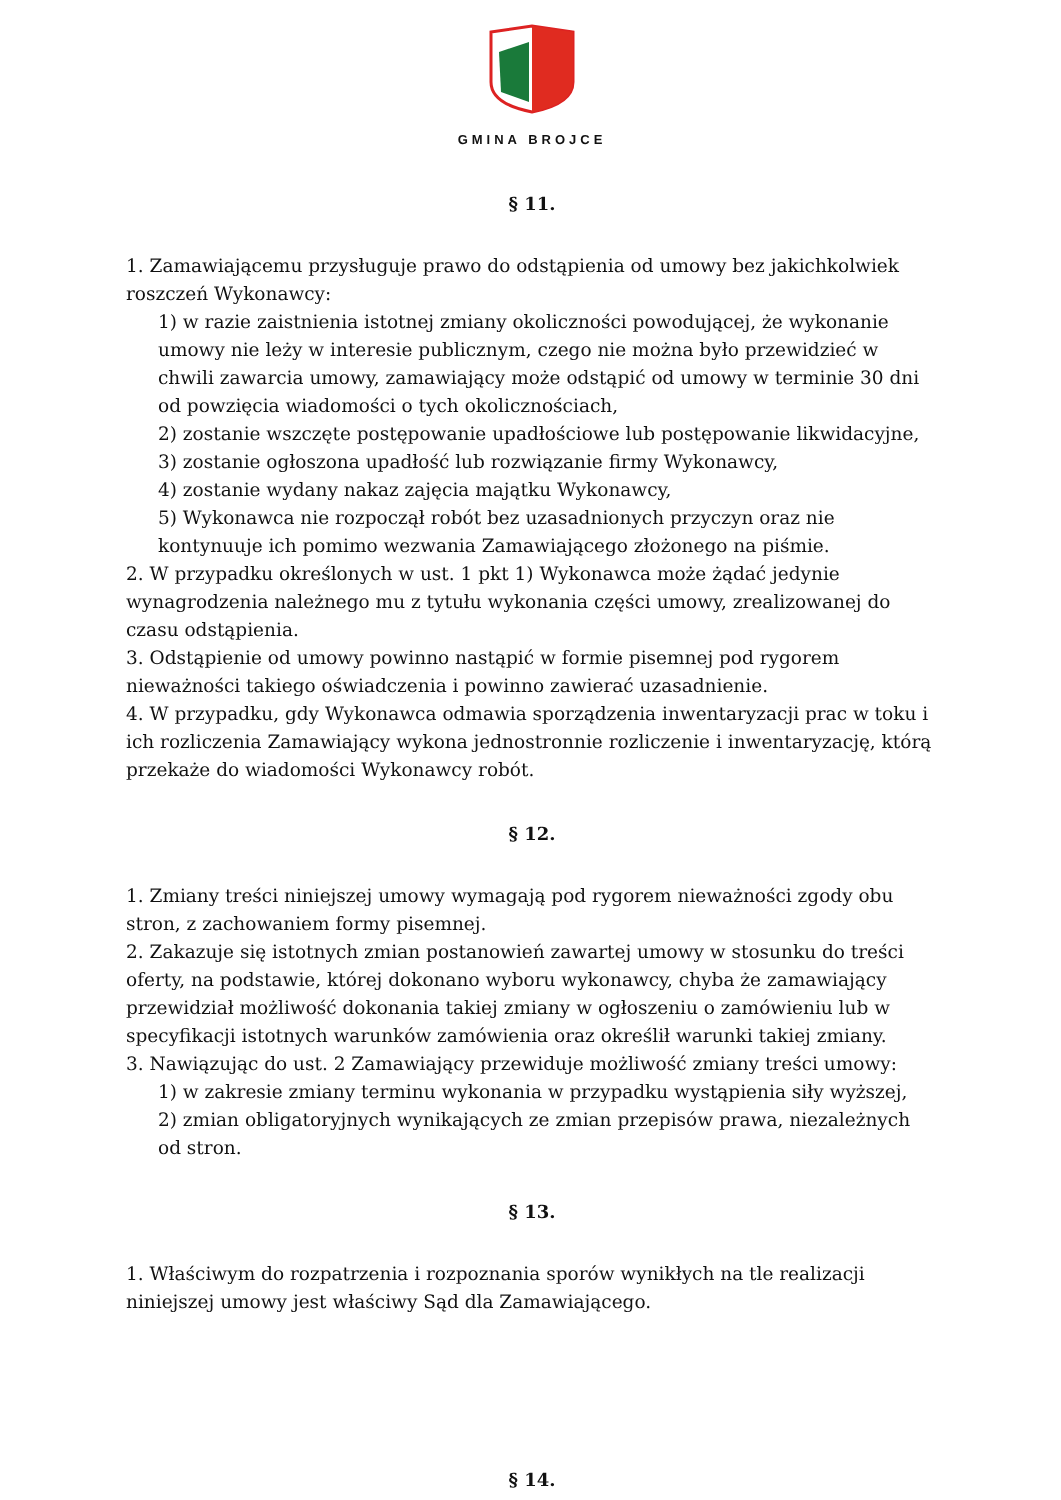GMINA BROJCE
§ 11.
1. Zamawiającemu przysługuje prawo do odstąpienia od umowy bez jakichkolwiek roszczeń Wykonawcy:
1) w razie zaistnienia istotnej zmiany okoliczności powodującej, że wykonanie umowy nie leży w interesie publicznym, czego nie można było przewidzieć w chwili zawarcia umowy, zamawiający może odstąpić od umowy w terminie 30 dni od powzięcia wiadomości o tych okolicznościach,
2) zostanie wszczęte postępowanie upadłościowe lub postępowanie likwidacyjne,
3) zostanie ogłoszona upadłość lub rozwiązanie firmy Wykonawcy,
4) zostanie wydany nakaz zajęcia majątku Wykonawcy,
5) Wykonawca nie rozpoczął robót bez uzasadnionych przyczyn oraz nie kontynuuje ich pomimo wezwania Zamawiającego złożonego na piśmie.
2. W przypadku określonych w ust. 1 pkt 1) Wykonawca może żądać jedynie wynagrodzenia należnego mu z tytułu wykonania części umowy, zrealizowanej do czasu odstąpienia.
3. Odstąpienie od umowy powinno nastąpić w formie pisemnej pod rygorem nieważności takiego oświadczenia i powinno zawierać uzasadnienie.
4. W przypadku, gdy Wykonawca odmawia sporządzenia inwentaryzacji prac w toku i ich rozliczenia Zamawiający wykona jednostronnie rozliczenie i inwentaryzację, którą przekaże do wiadomości Wykonawcy robót.
§ 12.
1. Zmiany treści niniejszej umowy wymagają pod rygorem nieważności zgody obu stron, z zachowaniem formy pisemnej.
2. Zakazuje się istotnych zmian postanowień zawartej umowy w stosunku do treści oferty, na podstawie, której dokonano wyboru wykonawcy, chyba że zamawiający przewidział możliwość dokonania takiej zmiany w ogłoszeniu o zamówieniu lub w specyfikacji istotnych warunków zamówienia oraz określił warunki takiej zmiany.
3. Nawiązując do ust. 2 Zamawiający przewiduje możliwość zmiany treści umowy:
1) w zakresie zmiany terminu wykonania w przypadku wystąpienia siły wyższej,
2) zmian obligatoryjnych wynikających ze zmian przepisów prawa, niezależnych od stron.
§ 13.
1. Właściwym do rozpatrzenia i rozpoznania sporów wynikłych na tle realizacji niniejszej umowy jest właściwy Sąd dla Zamawiającego.
§ 14.